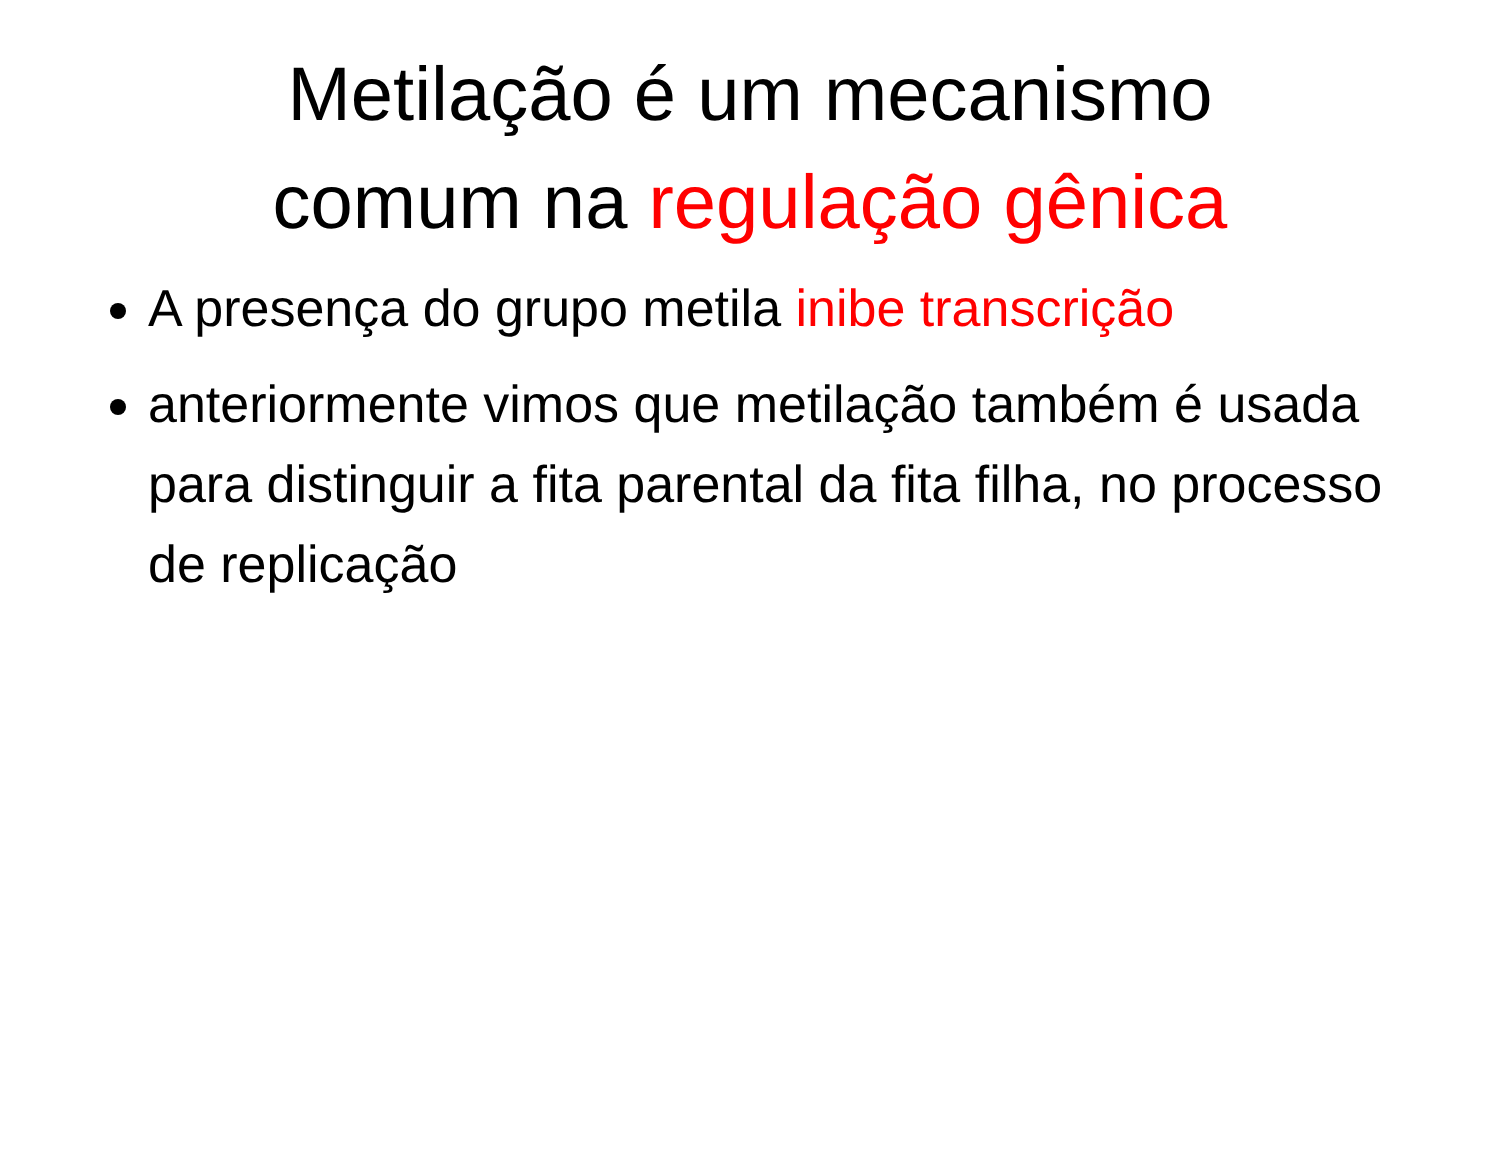Metilação é um mecanismo
comum na regulação gênica
A presença do grupo metila inibe transcrição
anteriormente vimos que metilação também é usada para distinguir a fita parental da fita filha, no processo de replicação